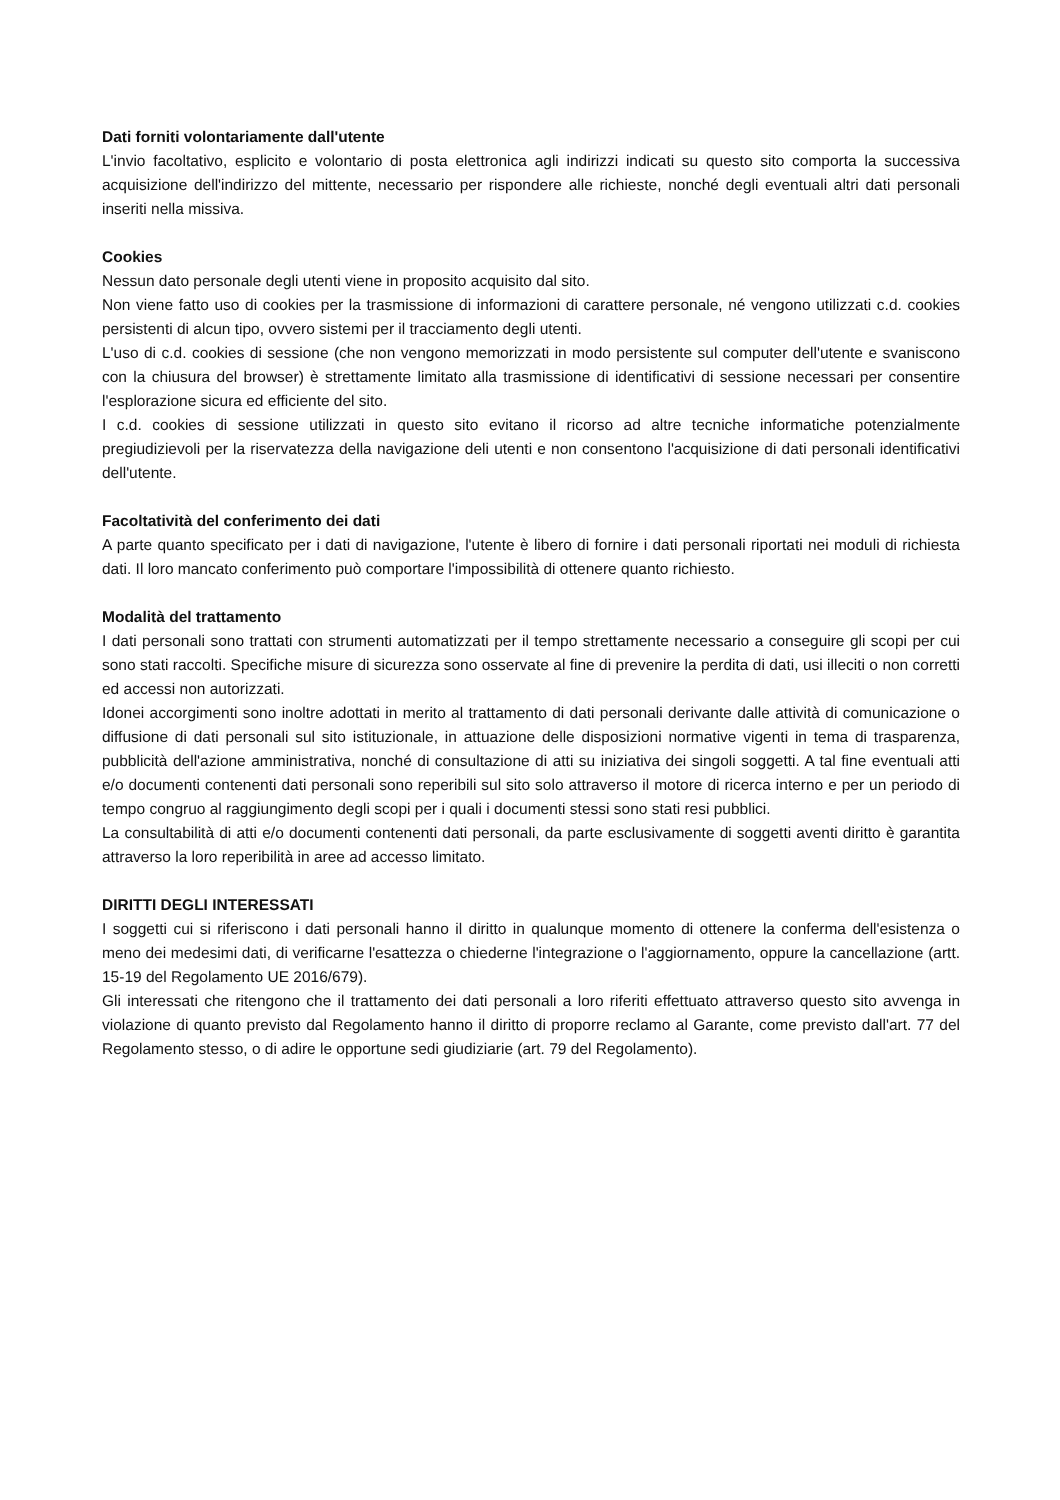Dati forniti volontariamente dall'utente
L'invio facoltativo, esplicito e volontario di posta elettronica agli indirizzi indicati su questo sito comporta la successiva acquisizione dell'indirizzo del mittente, necessario per rispondere alle richieste, nonché degli eventuali altri dati personali inseriti nella missiva.
Cookies
Nessun dato personale degli utenti viene in proposito acquisito dal sito.
Non viene fatto uso di cookies per la trasmissione di informazioni di carattere personale, né vengono utilizzati c.d. cookies persistenti di alcun tipo, ovvero sistemi per il tracciamento degli utenti.
L'uso di c.d. cookies di sessione (che non vengono memorizzati in modo persistente sul computer dell'utente e svaniscono con la chiusura del browser) è strettamente limitato alla trasmissione di identificativi di sessione necessari per consentire l'esplorazione sicura ed efficiente del sito.
I c.d. cookies di sessione utilizzati in questo sito evitano il ricorso ad altre tecniche informatiche potenzialmente pregiudizievoli per la riservatezza della navigazione deli utenti e non consentono l'acquisizione di dati personali identificativi dell'utente.
Facoltatività del conferimento dei dati
A parte quanto specificato per i dati di navigazione, l'utente è libero di fornire i dati personali riportati nei moduli di richiesta dati. Il loro mancato conferimento può comportare l'impossibilità di ottenere quanto richiesto.
Modalità del trattamento
I dati personali sono trattati con strumenti automatizzati per il tempo strettamente necessario a conseguire gli scopi per cui sono stati raccolti. Specifiche misure di sicurezza sono osservate al fine di prevenire la perdita di dati, usi illeciti o non corretti ed accessi non autorizzati.
Idonei accorgimenti sono inoltre adottati in merito al trattamento di dati personali derivante dalle attività di comunicazione o diffusione di dati personali sul sito istituzionale, in attuazione delle disposizioni normative vigenti in tema di trasparenza, pubblicità dell'azione amministrativa, nonché di consultazione di atti su iniziativa dei singoli soggetti. A tal fine eventuali atti e/o documenti contenenti dati personali sono reperibili sul sito solo attraverso il motore di ricerca interno e per un periodo di tempo congruo al raggiungimento degli scopi per i quali i documenti stessi sono stati resi pubblici.
La consultabilità di atti e/o documenti contenenti dati personali, da parte esclusivamente di soggetti aventi diritto è garantita attraverso la loro reperibilità in aree ad accesso limitato.
DIRITTI DEGLI INTERESSATI
I soggetti cui si riferiscono i dati personali hanno il diritto in qualunque momento di ottenere la conferma dell'esistenza o meno dei medesimi dati, di verificarne l'esattezza o chiederne l'integrazione o l'aggiornamento, oppure la cancellazione (artt. 15-19 del Regolamento UE 2016/679).
Gli interessati che ritengono che il trattamento dei dati personali a loro riferiti effettuato attraverso questo sito avvenga in violazione di quanto previsto dal Regolamento hanno il diritto di proporre reclamo al Garante, come previsto dall'art. 77 del Regolamento stesso, o di adire le opportune sedi giudiziarie (art. 79 del Regolamento).